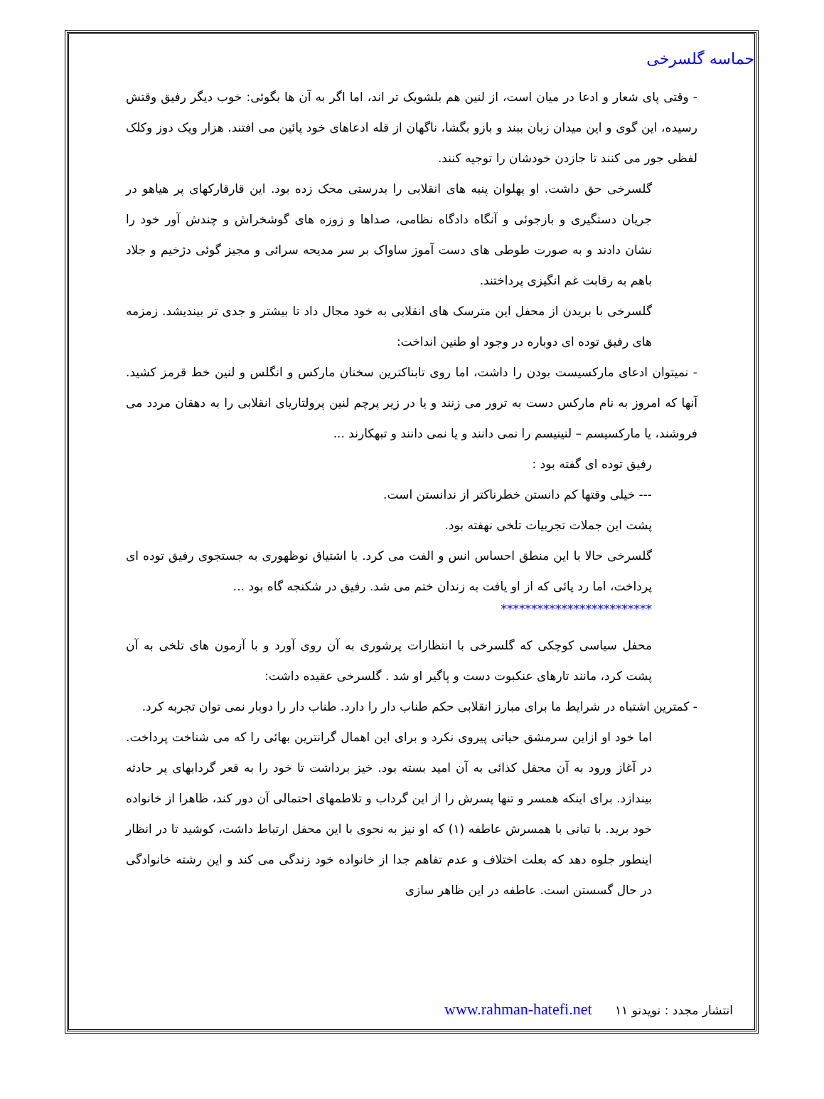حماسه گلسرخی
- وقتی پای شعار و ادعا در میان است، از لنین هم بلشویک تر اند، اما اگر به آن ها بگوئی: خوب دیگر رفیق وقتش رسیده، این گوی و این میدان زبان ببند و بازو بگشا، ناگهان از قله ادعاهای خود پائین می افتند. هزار ویک دوز وکلک لفظی جور می کنند تا جازدن خودشان را توجیه کنند.
گلسرخی حق داشت. او پهلوان پنبه های انقلابی را بدرستی محک زده بود. این قارقارکهای پر هیاهو در جریان دستگیری و بازجوئی و آنگاه دادگاه نظامی، صداها و زوزه های گوشخراش و چندش آور خود را نشان دادند و به صورت طوطی های دست آموز ساواک بر سر مدیحه سرائی و مجیز گوئی دژخیم و جلاد باهم به رقابت غم انگیزی پرداختند.
گلسرخی با بریدن از محفل این مترسک های انقلابی به خود مجال داد تا بیشتر و جدی تر بیندیشد. زمزمه های رفیق توده ای دوباره در وجود او طنین انداخت:
- نمیتوان ادعای مارکسیست بودن را داشت، اما روی تابناکترین سخنان مارکس و انگلس و لنین خط قرمز کشید. آنها که امروز به نام مارکس دست به ترور می زنند و یا در زیر پرچم لنین پرولتاریای انقلابی را به دهقان مردد می فروشند، یا مارکسیسم – لنینیسم را نمی دانند و یا نمی دانند و تبهکارند ...
رفیق توده ای گفته بود :
--- خیلی وقتها کم دانستن خطرناکتر از ندانستن است.
پشت این جملات تجربیات تلخی نهفته بود.
گلسرخی حالا با این منطق احساس انس و الفت می کرد. با اشتیاق نوظهوری به جستجوی رفیق توده ای پرداخت، اما رد پائی که از او یافت به زندان ختم می شد. رفیق در شکنجه گاه بود ...
*************************
محفل سیاسی کوچکی که گلسرخی با انتظارات پرشوری به آن روی آورد و با آزمون های تلخی به آن پشت کرد، مانند تارهای عنکبوت دست و پاگیر او شد . گلسرخی عقیده داشت:
- کمترین اشتباه در شرایط ما برای مبارز انقلابی حکم طناب دار را دارد. طناب دار را دوبار نمی توان تجربه کرد.
اما خود او ازاین سرمشق حیاتی پیروی نکرد و برای این اهمال گرانترین بهائی را که می شناخت پرداخت. در آغاز ورود به آن محفل کذائی به آن امید بسته بود. خیز برداشت تا خود را به قعر گردابهای پر حادثه بیندازد. برای اینکه همسر و تنها پسرش را از این گرداب و تلاطمهای احتمالی آن دور کند، ظاهرا از خانواده خود برید. با تبانی با همسرش عاطفه (۱) که او نیز به نحوی با این محفل ارتباط داشت، کوشید تا در انظار اینطور جلوه دهد که بعلت اختلاف و عدم تفاهم جدا از خانواده خود زندگی می کند و این رشته خانوادگی در حال گسستن است. عاطفه در این ظاهر سازی
انتشار مجدد : نویدنو www.rahman-hatefi.net ۱۱